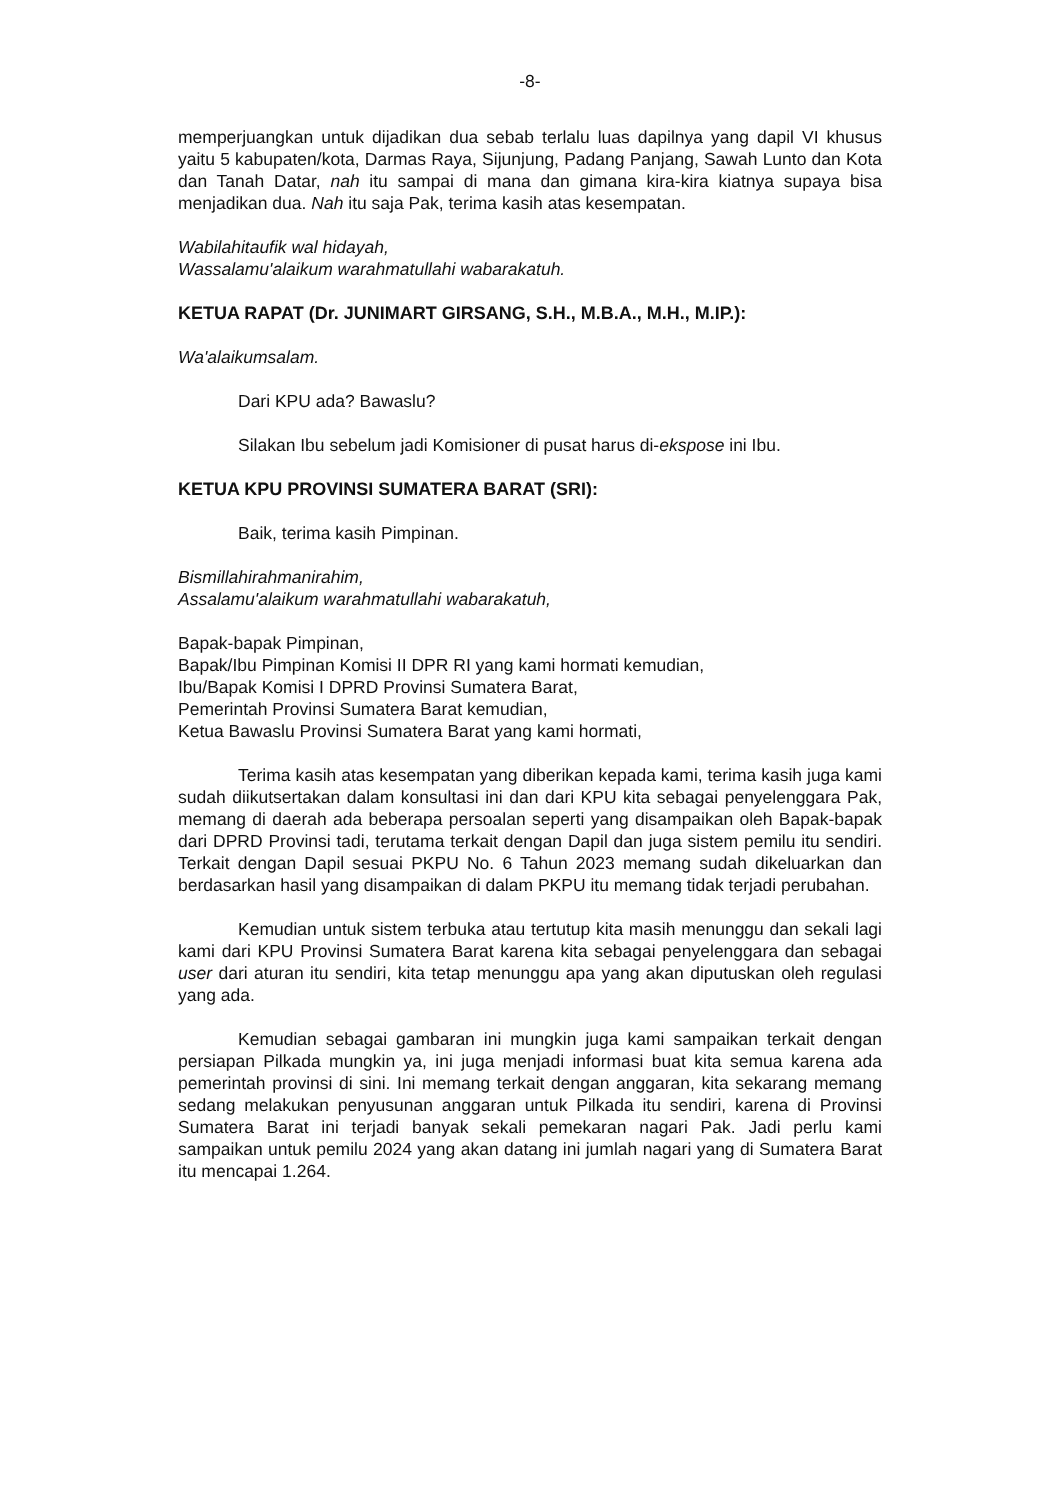-8-
memperjuangkan untuk dijadikan dua sebab terlalu luas dapilnya yang dapil VI khusus yaitu 5 kabupaten/kota, Darmas Raya, Sijunjung, Padang Panjang, Sawah Lunto dan Kota dan Tanah Datar, nah itu sampai di mana dan gimana kira-kira kiatnya supaya bisa menjadikan dua. Nah itu saja Pak, terima kasih atas kesempatan.
Wabilahitaufik wal hidayah,
Wassalamu'alaikum warahmatullahi wabarakatuh.
KETUA RAPAT (Dr. JUNIMART GIRSANG, S.H., M.B.A., M.H., M.IP.):
Wa'alaikumsalam.
Dari KPU ada? Bawaslu?
Silakan Ibu sebelum jadi Komisioner di pusat harus di-ekspose ini Ibu.
KETUA KPU PROVINSI SUMATERA BARAT (SRI):
Baik, terima kasih Pimpinan.
Bismillahirahmanirahim,
Assalamu'alaikum warahmatullahi wabarakatuh,
Bapak-bapak Pimpinan,
Bapak/Ibu Pimpinan Komisi II DPR RI yang kami hormati kemudian,
Ibu/Bapak Komisi I DPRD Provinsi Sumatera Barat,
Pemerintah Provinsi Sumatera Barat kemudian,
Ketua Bawaslu Provinsi Sumatera Barat yang kami hormati,
Terima kasih atas kesempatan yang diberikan kepada kami, terima kasih juga kami sudah diikutsertakan dalam konsultasi ini dan dari KPU kita sebagai penyelenggara Pak, memang di daerah ada beberapa persoalan seperti yang disampaikan oleh Bapak-bapak dari DPRD Provinsi tadi, terutama terkait dengan Dapil dan juga sistem pemilu itu sendiri. Terkait dengan Dapil sesuai PKPU No. 6 Tahun 2023 memang sudah dikeluarkan dan berdasarkan hasil yang disampaikan di dalam PKPU itu memang tidak terjadi perubahan.
Kemudian untuk sistem terbuka atau tertutup kita masih menunggu dan sekali lagi kami dari KPU Provinsi Sumatera Barat karena kita sebagai penyelenggara dan sebagai user dari aturan itu sendiri, kita tetap menunggu apa yang akan diputuskan oleh regulasi yang ada.
Kemudian sebagai gambaran ini mungkin juga kami sampaikan terkait dengan persiapan Pilkada mungkin ya, ini juga menjadi informasi buat kita semua karena ada pemerintah provinsi di sini. Ini memang terkait dengan anggaran, kita sekarang memang sedang melakukan penyusunan anggaran untuk Pilkada itu sendiri, karena di Provinsi Sumatera Barat ini terjadi banyak sekali pemekaran nagari Pak. Jadi perlu kami sampaikan untuk pemilu 2024 yang akan datang ini jumlah nagari yang di Sumatera Barat itu mencapai 1.264.